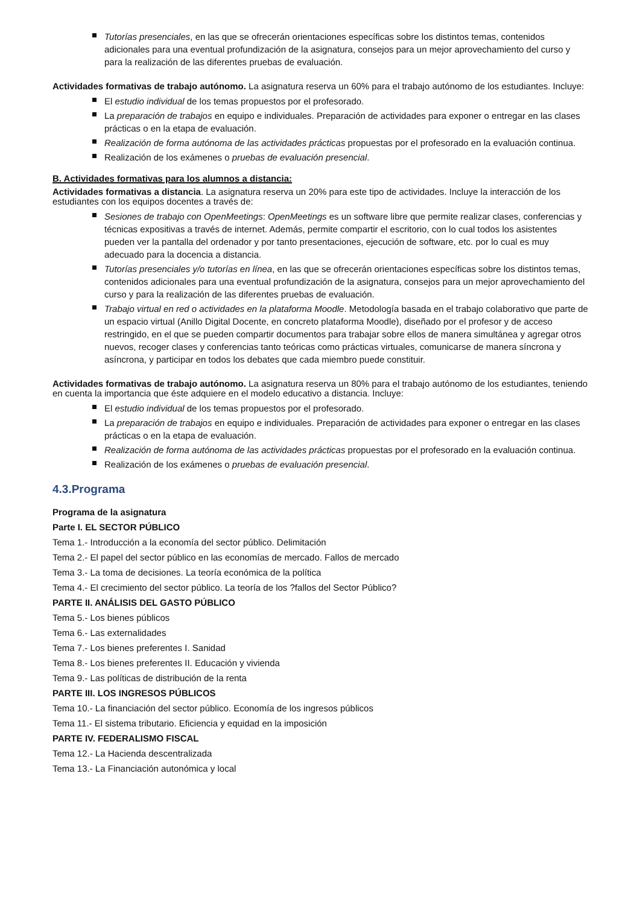Tutorías presenciales, en las que se ofrecerán orientaciones específicas sobre los distintos temas, contenidos adicionales para una eventual profundización de la asignatura, consejos para un mejor aprovechamiento del curso y para la realización de las diferentes pruebas de evaluación.
Actividades formativas de trabajo autónomo. La asignatura reserva un 60% para el trabajo autónomo de los estudiantes. Incluye:
El estudio individual de los temas propuestos por el profesorado.
La preparación de trabajos en equipo e individuales. Preparación de actividades para exponer o entregar en las clases prácticas o en la etapa de evaluación.
Realización de forma autónoma de las actividades prácticas propuestas por el profesorado en la evaluación continua.
Realización de los exámenes o pruebas de evaluación presencial.
B. Actividades formativas para los alumnos a distancia:
Actividades formativas a distancia. La asignatura reserva un 20% para este tipo de actividades. Incluye la interacción de los estudiantes con los equipos docentes a través de:
Sesiones de trabajo con OpenMeetings: OpenMeetings es un software libre que permite realizar clases, conferencias y técnicas expositivas a través de internet. Además, permite compartir el escritorio, con lo cual todos los asistentes pueden ver la pantalla del ordenador y por tanto presentaciones, ejecución de software, etc. por lo cual es muy adecuado para la docencia a distancia.
Tutorías presenciales y/o tutorías en línea, en las que se ofrecerán orientaciones específicas sobre los distintos temas, contenidos adicionales para una eventual profundización de la asignatura, consejos para un mejor aprovechamiento del curso y para la realización de las diferentes pruebas de evaluación.
Trabajo virtual en red o actividades en la plataforma Moodle. Metodología basada en el trabajo colaborativo que parte de un espacio virtual (Anillo Digital Docente, en concreto plataforma Moodle), diseñado por el profesor y de acceso restringido, en el que se pueden compartir documentos para trabajar sobre ellos de manera simultánea y agregar otros nuevos, recoger clases y conferencias tanto teóricas como prácticas virtuales, comunicarse de manera síncrona y asíncrona, y participar en todos los debates que cada miembro puede constituir.
Actividades formativas de trabajo autónomo. La asignatura reserva un 80% para el trabajo autónomo de los estudiantes, teniendo en cuenta la importancia que éste adquiere en el modelo educativo a distancia. Incluye:
El estudio individual de los temas propuestos por el profesorado.
La preparación de trabajos en equipo e individuales. Preparación de actividades para exponer o entregar en las clases prácticas o en la etapa de evaluación.
Realización de forma autónoma de las actividades prácticas propuestas por el profesorado en la evaluación continua.
Realización de los exámenes o pruebas de evaluación presencial.
4.3.Programa
Programa de la asignatura
Parte I. EL SECTOR PÚBLICO
Tema 1.- Introducción a la economía del sector público. Delimitación
Tema 2.- El papel del sector público en las economías de mercado. Fallos de mercado
Tema 3.- La toma de decisiones. La teoría económica de la política
Tema 4.- El crecimiento del sector público. La teoría de los ?fallos del Sector Público?
PARTE II. ANÁLISIS DEL GASTO PÚBLICO
Tema 5.- Los bienes públicos
Tema 6.- Las externalidades
Tema 7.- Los bienes preferentes I. Sanidad
Tema 8.- Los bienes preferentes II. Educación y vivienda
Tema 9.- Las políticas de distribución de la renta
PARTE III. LOS INGRESOS PÚBLICOS
Tema 10.- La financiación del sector público. Economía de los ingresos públicos
Tema 11.- El sistema tributario. Eficiencia y equidad en la imposición
PARTE IV. FEDERALISMO FISCAL
Tema 12.- La Hacienda descentralizada
Tema 13.- La Financiación autonómica y local